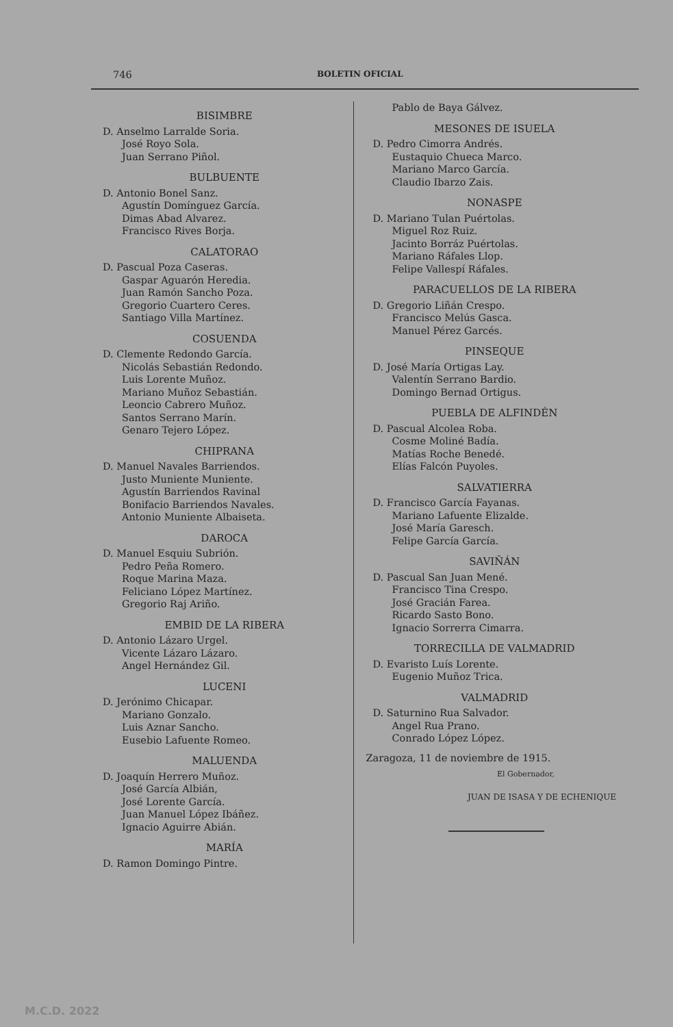746 BOLETIN OFICIAL
BISIMBRE
D. Anselmo Larralde Soria.
José Royo Sola.
Juan Serrano Piñol.
BULBUENTE
D. Antonio Bonel Sanz.
Agustín Domínguez García.
Dimas Abad Alvarez.
Francisco Rives Borja.
CALATORAO
D. Pascual Poza Caseras.
Gaspar Aguarón Heredia.
Juan Ramón Sancho Poza.
Gregorio Cuartero Ceres.
Santiago Villa Martínez.
COSUENDA
D. Clemente Redondo García.
Nicolás Sebastián Redondo.
Luis Lorente Muñoz.
Mariano Muñoz Sebastián.
Leoncio Cabrero Muñoz.
Santos Serrano Marín.
Genaro Tejero López.
CHIPRANA
D. Manuel Navales Barriendos.
Justo Muniente Muniente.
Agustín Barriendos Ravinal
Bonifacio Barriendos Navales.
Antonio Muniente Albaiseta.
DAROCA
D. Manuel Esquiu Subrión.
Pedro Peña Romero.
Roque Marina Maza.
Feliciano López Martínez.
Gregorio Raj Ariño.
EMBID DE LA RIBERA
D. Antonio Lázaro Urgel.
Vicente Lázaro Lázaro.
Angel Hernández Gil.
LUCENI
D. Jerónimo Chicapar.
Mariano Gonzalo.
Luis Aznar Sancho.
Eusebio Lafuente Romeo.
MALUENDA
D. Joaquín Herrero Muñoz.
José García Albián,
José Lorente García.
Juan Manuel López Ibáñez.
Ignacio Aguirre Abián.
MARÍA
D. Ramon Domingo Pintre.
Pablo de Baya Gálvez.
MESONES DE ISUELA
D. Pedro Cimorra Andrés.
Eustaquio Chueca Marco.
Mariano Marco García.
Claudio Ibarzo Zais.
NONASPE
D. Mariano Tulan Puértolas.
Miguel Roz Ruiz.
Jacinto Borráz Puértolas.
Mariano Ráfales Llop.
Felipe Vallespí Ráfales.
PARACUELLOS DE LA RIBERA
D. Gregorio Liñán Crespo.
Francisco Melús Gasca.
Manuel Pérez Garcés.
PINSEQUE
D. José María Ortigas Lay.
Valentín Serrano Bardio.
Domingo Bernad Ortigus.
PUEBLA DE ALFINDÉN
D. Pascual Alcolea Roba.
Cosme Moliné Badía.
Matías Roche Benedé.
Elías Falcón Puyoles.
SALVATIERRA
D. Francisco García Fayanas.
Mariano Lafuente Elizalde.
José María Garesch.
Felipe García García.
SAVIÑÁN
D. Pascual San Juan Mené.
Francisco Tina Crespo.
José Gracián Farea.
Ricardo Sasto Bono.
Ignacio Sorrerra Cimarra.
TORRECILLA DE VALMADRID
D. Evaristo Luís Lorente.
Eugenio Muñoz Trica.
VALMADRID
D. Saturnino Rua Salvador.
Angel Rua Prano.
Conrado López López.
Zaragoza, 11 de noviembre de 1915.
El Gobernador,
JUAN DE ISASA Y DE ECHENIQUE
M.C.D. 2022